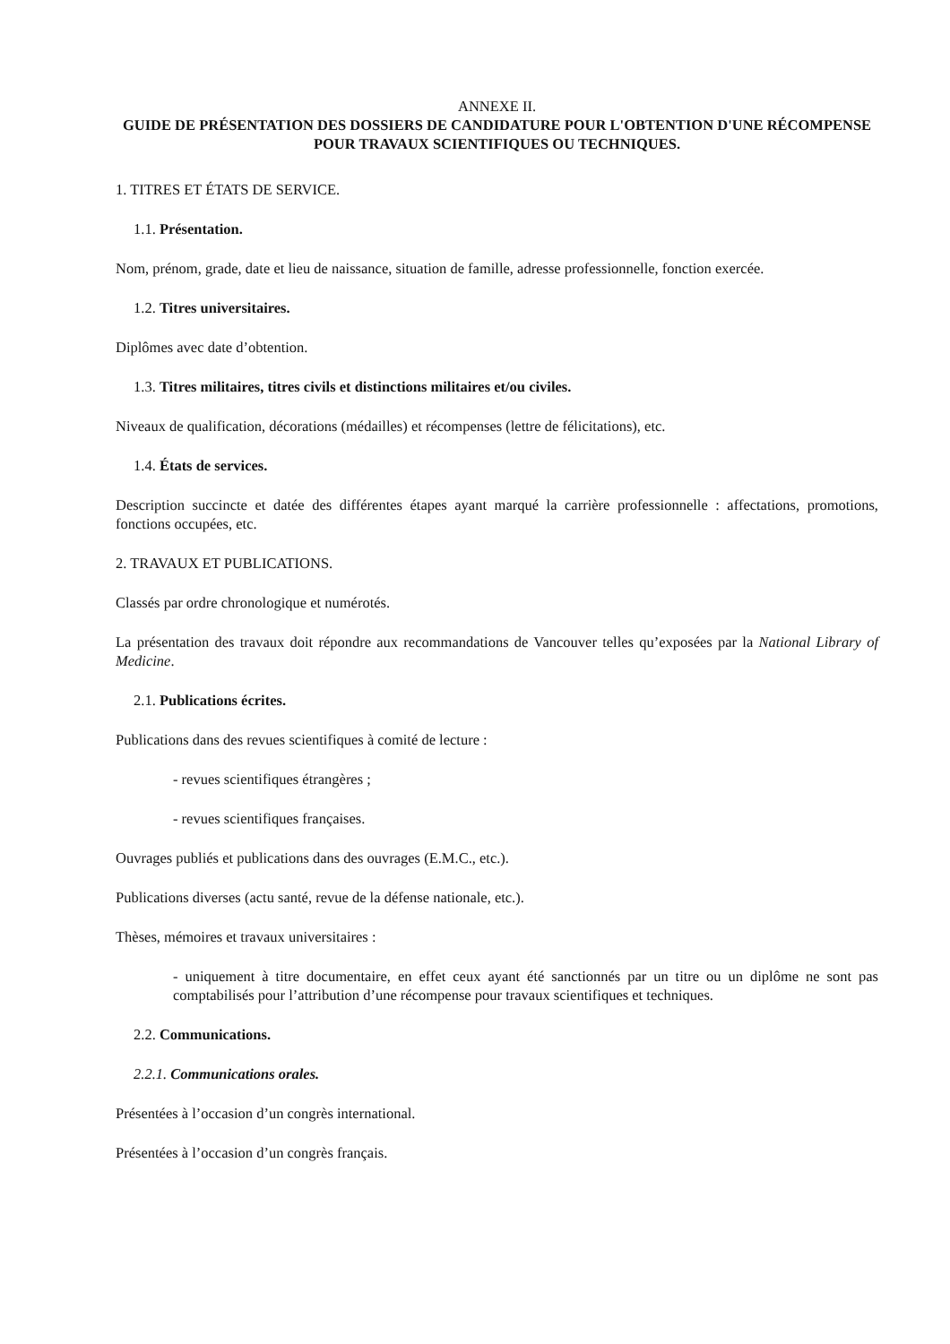ANNEXE II.
GUIDE DE PRÉSENTATION DES DOSSIERS DE CANDIDATURE POUR L'OBTENTION D'UNE RÉCOMPENSE POUR TRAVAUX SCIENTIFIQUES OU TECHNIQUES.
1. TITRES ET ÉTATS DE SERVICE.
1.1. Présentation.
Nom, prénom, grade, date et lieu de naissance, situation de famille, adresse professionnelle, fonction exercée.
1.2. Titres universitaires.
Diplômes avec date d’obtention.
1.3. Titres militaires, titres civils et distinctions militaires et/ou civiles.
Niveaux de qualification, décorations (médailles) et récompenses (lettre de félicitations), etc.
1.4. États de services.
Description succincte et datée des différentes étapes ayant marqué la carrière professionnelle : affectations, promotions, fonctions occupées, etc.
2. TRAVAUX ET PUBLICATIONS.
Classés par ordre chronologique et numérotés.
La présentation des travaux doit répondre aux recommandations de Vancouver telles qu’exposées par la National Library of Medicine.
2.1. Publications écrites.
Publications dans des revues scientifiques à comité de lecture :
- revues scientifiques étrangères ;
- revues scientifiques françaises.
Ouvrages publiés et publications dans des ouvrages (E.M.C., etc.).
Publications diverses (actu santé, revue de la défense nationale, etc.).
Thèses, mémoires et travaux universitaires :
- uniquement à titre documentaire, en effet ceux ayant été sanctionnés par un titre ou un diplôme ne sont pas comptabilisés pour l’attribution d’une récompense pour travaux scientifiques et techniques.
2.2. Communications.
2.2.1. Communications orales.
Présentées à l’occasion d’un congrès international.
Présentées à l’occasion d’un congrès français.